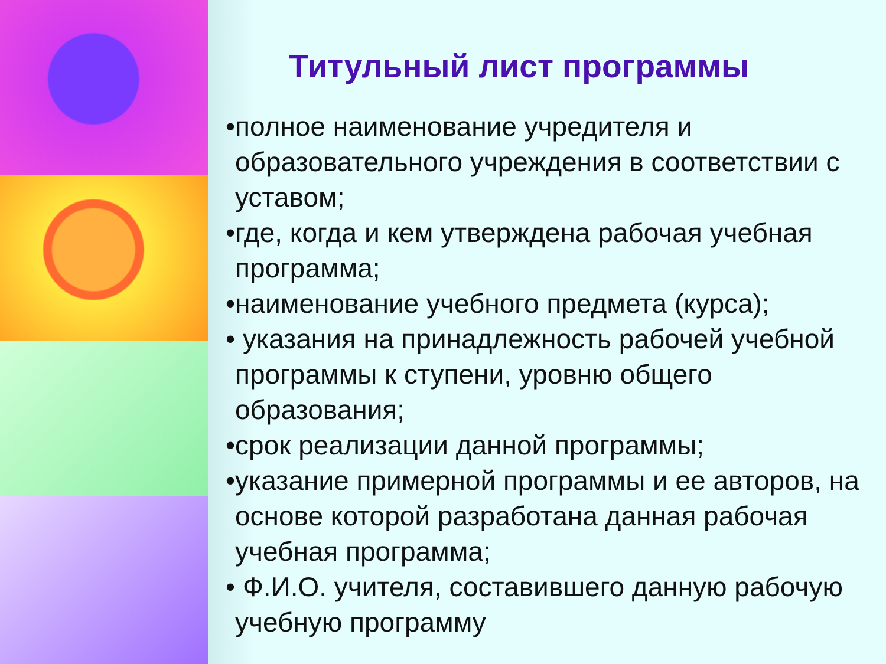Титульный лист программы
•полное наименование учредителя и образовательного учреждения в соответствии с уставом;
•где, когда и кем утверждена рабочая учебная программа;
•наименование учебного предмета (курса);
• указания на принадлежность рабочей учебной программы к ступени, уровню общего образования;
•срок реализации данной программы;
•указание примерной программы и ее авторов, на основе которой разработана данная рабочая учебная программа;
• Ф.И.О. учителя, составившего данную рабочую учебную программу